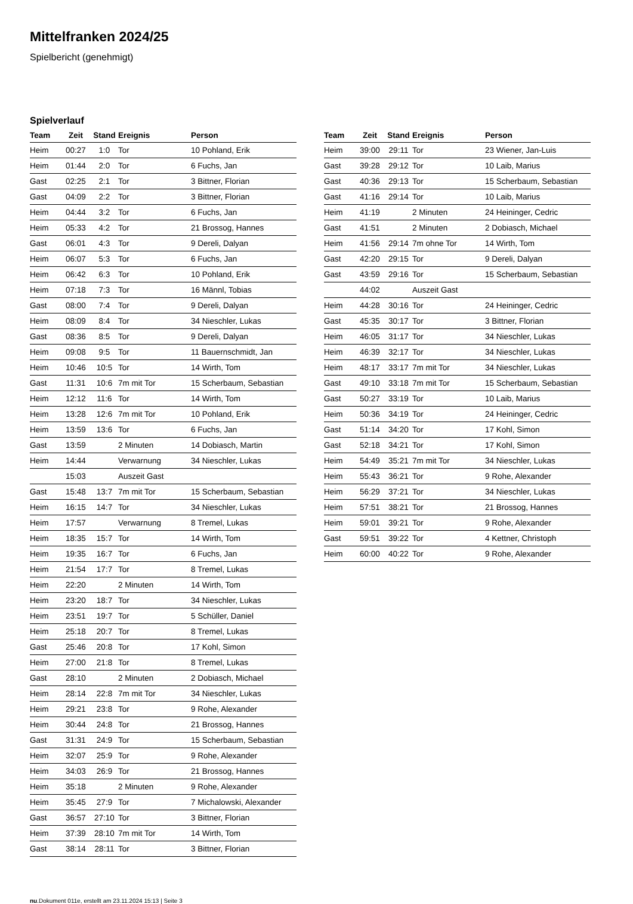Mittelfranken 2024/25
Spielbericht (genehmigt)
Spielverlauf
| Team | Zeit | Stand | Ereignis | Person |
| --- | --- | --- | --- | --- |
| Heim | 00:27 | 1:0 | Tor | 10 Pohland, Erik |
| Heim | 01:44 | 2:0 | Tor | 6 Fuchs, Jan |
| Gast | 02:25 | 2:1 | Tor | 3 Bittner, Florian |
| Gast | 04:09 | 2:2 | Tor | 3 Bittner, Florian |
| Heim | 04:44 | 3:2 | Tor | 6 Fuchs, Jan |
| Heim | 05:33 | 4:2 | Tor | 21 Brossog, Hannes |
| Gast | 06:01 | 4:3 | Tor | 9 Dereli, Dalyan |
| Heim | 06:07 | 5:3 | Tor | 6 Fuchs, Jan |
| Heim | 06:42 | 6:3 | Tor | 10 Pohland, Erik |
| Heim | 07:18 | 7:3 | Tor | 16 Männl, Tobias |
| Gast | 08:00 | 7:4 | Tor | 9 Dereli, Dalyan |
| Heim | 08:09 | 8:4 | Tor | 34 Nieschler, Lukas |
| Gast | 08:36 | 8:5 | Tor | 9 Dereli, Dalyan |
| Heim | 09:08 | 9:5 | Tor | 11 Bauernschmidt, Jan |
| Heim | 10:46 | 10:5 | Tor | 14 Wirth, Tom |
| Gast | 11:31 | 10:6 | 7m mit Tor | 15 Scherbaum, Sebastian |
| Heim | 12:12 | 11:6 | Tor | 14 Wirth, Tom |
| Heim | 13:28 | 12:6 | 7m mit Tor | 10 Pohland, Erik |
| Heim | 13:59 | 13:6 | Tor | 6 Fuchs, Jan |
| Gast | 13:59 | | 2 Minuten | 14 Dobiasch, Martin |
| Heim | 14:44 | | Verwarnung | 34 Nieschler, Lukas |
| | 15:03 | | Auszeit Gast | |
| Gast | 15:48 | 13:7 | 7m mit Tor | 15 Scherbaum, Sebastian |
| Heim | 16:15 | 14:7 | Tor | 34 Nieschler, Lukas |
| Heim | 17:57 | | Verwarnung | 8 Tremel, Lukas |
| Heim | 18:35 | 15:7 | Tor | 14 Wirth, Tom |
| Heim | 19:35 | 16:7 | Tor | 6 Fuchs, Jan |
| Heim | 21:54 | 17:7 | Tor | 8 Tremel, Lukas |
| Heim | 22:20 | | 2 Minuten | 14 Wirth, Tom |
| Heim | 23:20 | 18:7 | Tor | 34 Nieschler, Lukas |
| Heim | 23:51 | 19:7 | Tor | 5 Schüller, Daniel |
| Heim | 25:18 | 20:7 | Tor | 8 Tremel, Lukas |
| Gast | 25:46 | 20:8 | Tor | 17 Kohl, Simon |
| Heim | 27:00 | 21:8 | Tor | 8 Tremel, Lukas |
| Gast | 28:10 | | 2 Minuten | 2 Dobiasch, Michael |
| Heim | 28:14 | 22:8 | 7m mit Tor | 34 Nieschler, Lukas |
| Heim | 29:21 | 23:8 | Tor | 9 Rohe, Alexander |
| Heim | 30:44 | 24:8 | Tor | 21 Brossog, Hannes |
| Gast | 31:31 | 24:9 | Tor | 15 Scherbaum, Sebastian |
| Heim | 32:07 | 25:9 | Tor | 9 Rohe, Alexander |
| Heim | 34:03 | 26:9 | Tor | 21 Brossog, Hannes |
| Heim | 35:18 | | 2 Minuten | 9 Rohe, Alexander |
| Heim | 35:45 | 27:9 | Tor | 7 Michalowski, Alexander |
| Gast | 36:57 | 27:10 | Tor | 3 Bittner, Florian |
| Heim | 37:39 | 28:10 | 7m mit Tor | 14 Wirth, Tom |
| Gast | 38:14 | 28:11 | Tor | 3 Bittner, Florian |
| Team | Zeit | Stand | Ereignis | Person |
| --- | --- | --- | --- | --- |
| Heim | 39:00 | 29:11 | Tor | 23 Wiener, Jan-Luis |
| Gast | 39:28 | 29:12 | Tor | 10 Laib, Marius |
| Gast | 40:36 | 29:13 | Tor | 15 Scherbaum, Sebastian |
| Gast | 41:16 | 29:14 | Tor | 10 Laib, Marius |
| Heim | 41:19 | | 2 Minuten | 24 Heininger, Cedric |
| Gast | 41:51 | | 2 Minuten | 2 Dobiasch, Michael |
| Heim | 41:56 | 29:14 | 7m ohne Tor | 14 Wirth, Tom |
| Gast | 42:20 | 29:15 | Tor | 9 Dereli, Dalyan |
| Gast | 43:59 | 29:16 | Tor | 15 Scherbaum, Sebastian |
| | 44:02 | | Auszeit Gast | |
| Heim | 44:28 | 30:16 | Tor | 24 Heininger, Cedric |
| Gast | 45:35 | 30:17 | Tor | 3 Bittner, Florian |
| Heim | 46:05 | 31:17 | Tor | 34 Nieschler, Lukas |
| Heim | 46:39 | 32:17 | Tor | 34 Nieschler, Lukas |
| Heim | 48:17 | 33:17 | 7m mit Tor | 34 Nieschler, Lukas |
| Gast | 49:10 | 33:18 | 7m mit Tor | 15 Scherbaum, Sebastian |
| Gast | 50:27 | 33:19 | Tor | 10 Laib, Marius |
| Heim | 50:36 | 34:19 | Tor | 24 Heininger, Cedric |
| Gast | 51:14 | 34:20 | Tor | 17 Kohl, Simon |
| Gast | 52:18 | 34:21 | Tor | 17 Kohl, Simon |
| Heim | 54:49 | 35:21 | 7m mit Tor | 34 Nieschler, Lukas |
| Heim | 55:43 | 36:21 | Tor | 9 Rohe, Alexander |
| Heim | 56:29 | 37:21 | Tor | 34 Nieschler, Lukas |
| Heim | 57:51 | 38:21 | Tor | 21 Brossog, Hannes |
| Heim | 59:01 | 39:21 | Tor | 9 Rohe, Alexander |
| Gast | 59:51 | 39:22 | Tor | 4 Kettner, Christoph |
| Heim | 60:00 | 40:22 | Tor | 9 Rohe, Alexander |
nu.Dokument 011e, erstellt am 23.11.2024 15:13 | Seite 3